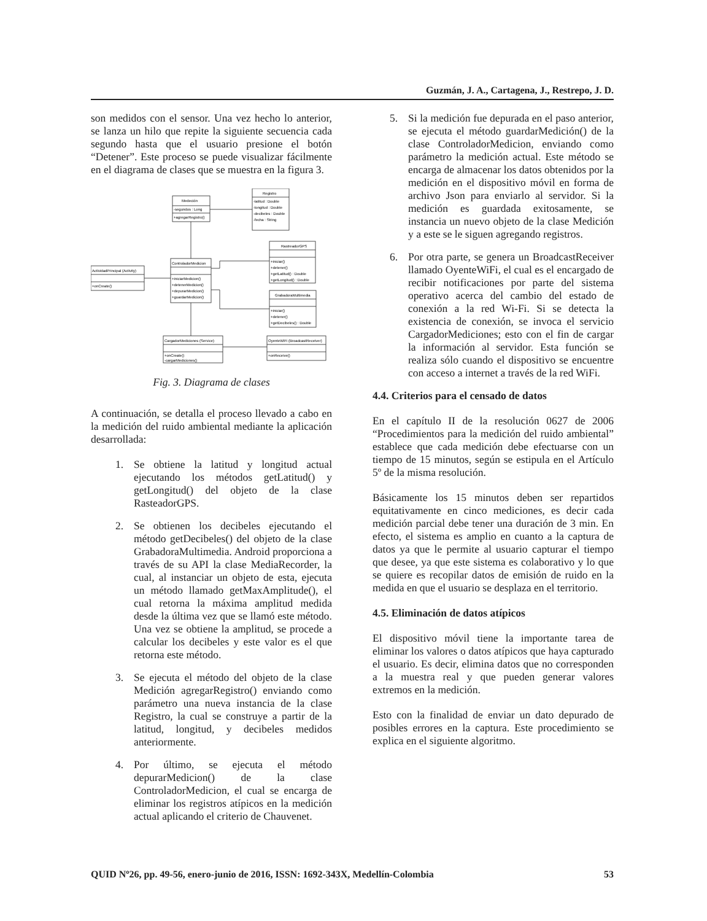Guzmán, J. A., Cartagena, J., Restrepo, J. D.
son medidos con el sensor. Una vez hecho lo anterior, se lanza un hilo que repite la siguiente secuencia cada segundo hasta que el usuario presione el botón “Detener”. Este proceso se puede visualizar fácilmente en el diagrama de clases que se muestra en la figura 3.
Medeción
-segundos : Long
+agregarRegistro()
Registro
-latitud : Double
-longitud : Double
-decibeles : Double
-fecha : String
ControladorMedicion
+iniciarMedicion()
+detenerMedicion()
+depurarMedicion()
+guardarMedicion()
ActividadPrincipal (Activity)
+onCreate()
RastreadorGPS
+iniciar()
+detener()
+getLatitud() : Double
+getLongitud() : Double
GrabadoraMultimedia
+iniciar()
+detener()
+getDecibeles() : Double
CargadorMediciones (Service)
+onCreate()
-cargarMediciones()
OyenteWiFi (BroadcastReceiver)
+onReceive()
Fig. 3. Diagrama de clases
A continuación, se detalla el proceso llevado a cabo en la medición del ruido ambiental mediante la aplicación desarrollada:
1. Se obtiene la latitud y longitud actual ejecutando los métodos getLatitud() y getLongitud() del objeto de la clase RasteadorGPS.
2. Se obtienen los decibeles ejecutando el método getDecibeles() del objeto de la clase GrabadoraMultimedia. Android proporciona a través de su API la clase MediaRecorder, la cual, al instanciar un objeto de esta, ejecuta un método llamado getMaxAmplitude(), el cual retorna la máxima amplitud medida desde la última vez que se llamó este método. Una vez se obtiene la amplitud, se procede a calcular los decibeles y este valor es el que retorna este método.
3. Se ejecuta el método del objeto de la clase Medición agregarRegistro() enviando como parámetro una nueva instancia de la clase Registro, la cual se construye a partir de la latitud, longitud, y decibeles medidos anteriormente.
4. Por último, se ejecuta el método depurarMedicion() de la clase ControladorMedicion, el cual se encarga de eliminar los registros atípicos en la medición actual aplicando el criterio de Chauvenet.
5. Si la medición fue depurada en el paso anterior, se ejecuta el método guardarMedición() de la clase ControladorMedicion, enviando como parámetro la medición actual. Este método se encarga de almacenar los datos obtenidos por la medición en el dispositivo móvil en forma de archivo Json para enviarlo al servidor. Si la medición es guardada exitosamente, se instancia un nuevo objeto de la clase Medición y a este se le siguen agregando registros.
6. Por otra parte, se genera un BroadcastReceiver llamado OyenteWiFi, el cual es el encargado de recibir notificaciones por parte del sistema operativo acerca del cambio del estado de conexión a la red Wi-Fi. Si se detecta la existencia de conexión, se invoca el servicio CargadorMediciones; esto con el fin de cargar la información al servidor. Esta función se realiza sólo cuando el dispositivo se encuentre con acceso a internet a través de la red WiFi.
4.4. Criterios para el censado de datos
En el capítulo II de la resolución 0627 de 2006 “Procedimientos para la medición del ruido ambiental” establece que cada medición debe efectuarse con un tiempo de 15 minutos, según se estipula en el Artículo 5º de la misma resolución.
Básicamente los 15 minutos deben ser repartidos equitativamente en cinco mediciones, es decir cada medición parcial debe tener una duración de 3 min. En efecto, el sistema es amplio en cuanto a la captura de datos ya que le permite al usuario capturar el tiempo que desee, ya que este sistema es colaborativo y lo que se quiere es recopilar datos de emisión de ruido en la medida en que el usuario se desplaza en el territorio.
4.5. Eliminación de datos atípicos
El dispositivo móvil tiene la importante tarea de eliminar los valores o datos atípicos que haya capturado el usuario. Es decir, elimina datos que no corresponden a la muestra real y que pueden generar valores extremos en la medición.
Esto con la finalidad de enviar un dato depurado de posibles errores en la captura. Este procedimiento se explica en el siguiente algoritmo.
QUID Nº26, pp. 49-56, enero-junio de 2016, ISSN: 1692-343X, Medellín-Colombia 53